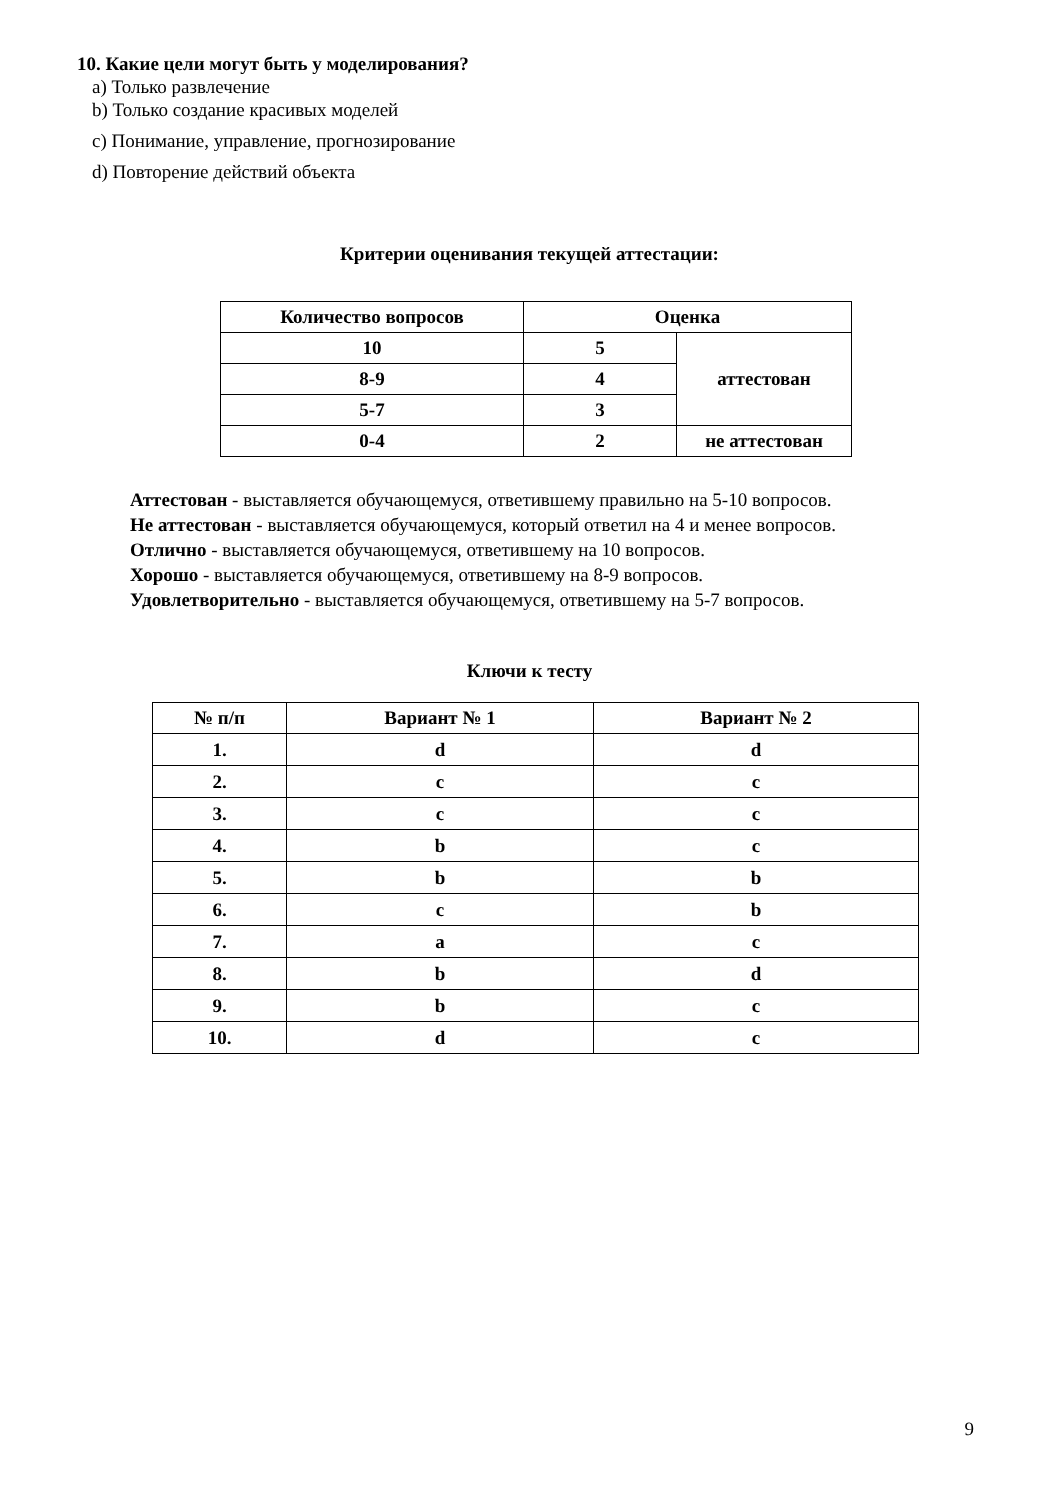10. Какие цели могут быть у моделирования?
a) Только развлечение
b) Только создание красивых моделей
c) Понимание, управление, прогнозирование
d) Повторение действий объекта
Критерии оценивания текущей аттестации:
| Количество вопросов | Оценка | |
| --- | --- | --- |
| 10 | 5 | аттестован |
| 8-9 | 4 | |
| 5-7 | 3 | |
| 0-4 | 2 | не аттестован |
Аттестован - выставляется обучающемуся, ответившему правильно на 5-10 вопросов.
Не аттестован - выставляется обучающемуся, который ответил на 4 и менее вопросов.
Отлично - выставляется обучающемуся, ответившему на 10 вопросов.
Хорошо - выставляется обучающемуся, ответившему на 8-9 вопросов.
Удовлетворительно - выставляется обучающемуся, ответившему на 5-7 вопросов.
Ключи к тесту
| № п/п | Вариант № 1 | Вариант № 2 |
| --- | --- | --- |
| 1. | d | d |
| 2. | c | c |
| 3. | c | c |
| 4. | b | c |
| 5. | b | b |
| 6. | c | b |
| 7. | a | c |
| 8. | b | d |
| 9. | b | c |
| 10. | d | c |
9